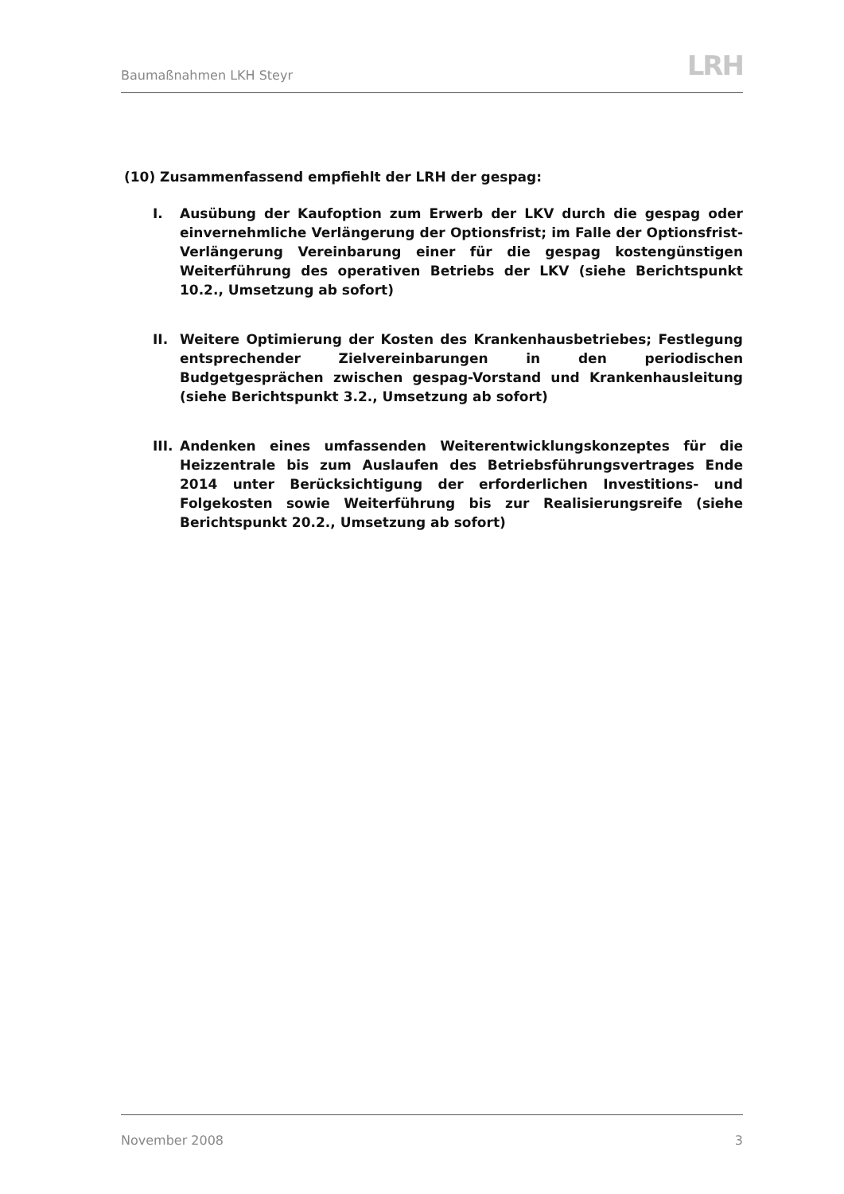Baumaßnahmen LKH Steyr LRH
(10) Zusammenfassend empfiehlt der LRH der gespag:
I. Ausübung der Kaufoption zum Erwerb der LKV durch die gespag oder einvernehmliche Verlängerung der Optionsfrist; im Falle der Optionsfrist-Verlängerung Vereinbarung einer für die gespag kostengünstigen Weiterführung des operativen Betriebs der LKV (siehe Berichtspunkt 10.2., Umsetzung ab sofort)
II. Weitere Optimierung der Kosten des Krankenhausbetriebes; Festlegung entsprechender Zielvereinbarungen in den periodischen Budgetgesprächen zwischen gespag-Vorstand und Krankenhausleitung (siehe Berichtspunkt 3.2., Umsetzung ab sofort)
III. Andenken eines umfassenden Weiterentwicklungskonzeptes für die Heizzentrale bis zum Auslaufen des Betriebsführungsvertrages Ende 2014 unter Berücksichtigung der erforderlichen Investitions- und Folgekosten sowie Weiterführung bis zur Realisierungsreife (siehe Berichtspunkt 20.2., Umsetzung ab sofort)
November 2008 3